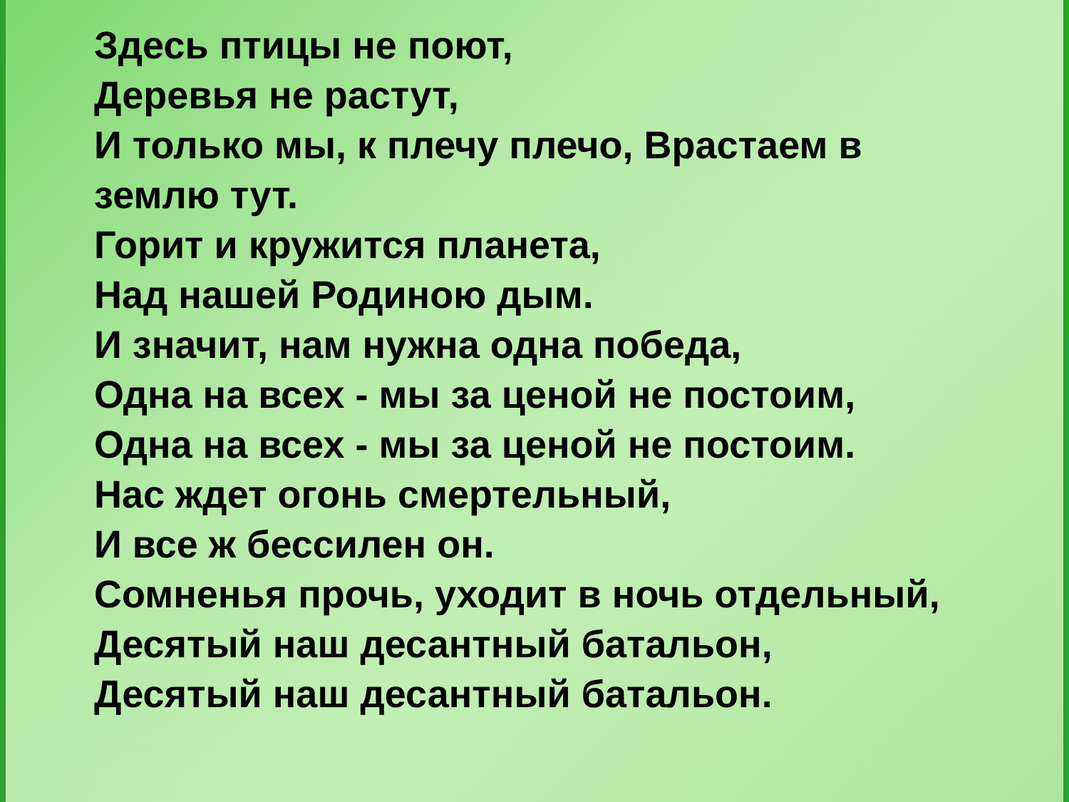Здесь птицы не поют,
Деревья не растут,
И только мы, к плечу плечо, Врастаем в землю тут.
Горит и кружится планета,
Над нашей Родиною дым.
И значит, нам нужна одна победа,
Одна на всех - мы за ценой не постоим,
Одна на всех - мы за ценой не постоим.
Нас ждет огонь смертельный,
И все ж бессилен он.
Сомненья прочь, уходит в ночь отдельный, Десятый наш десантный батальон,
Десятый наш десантный батальон.